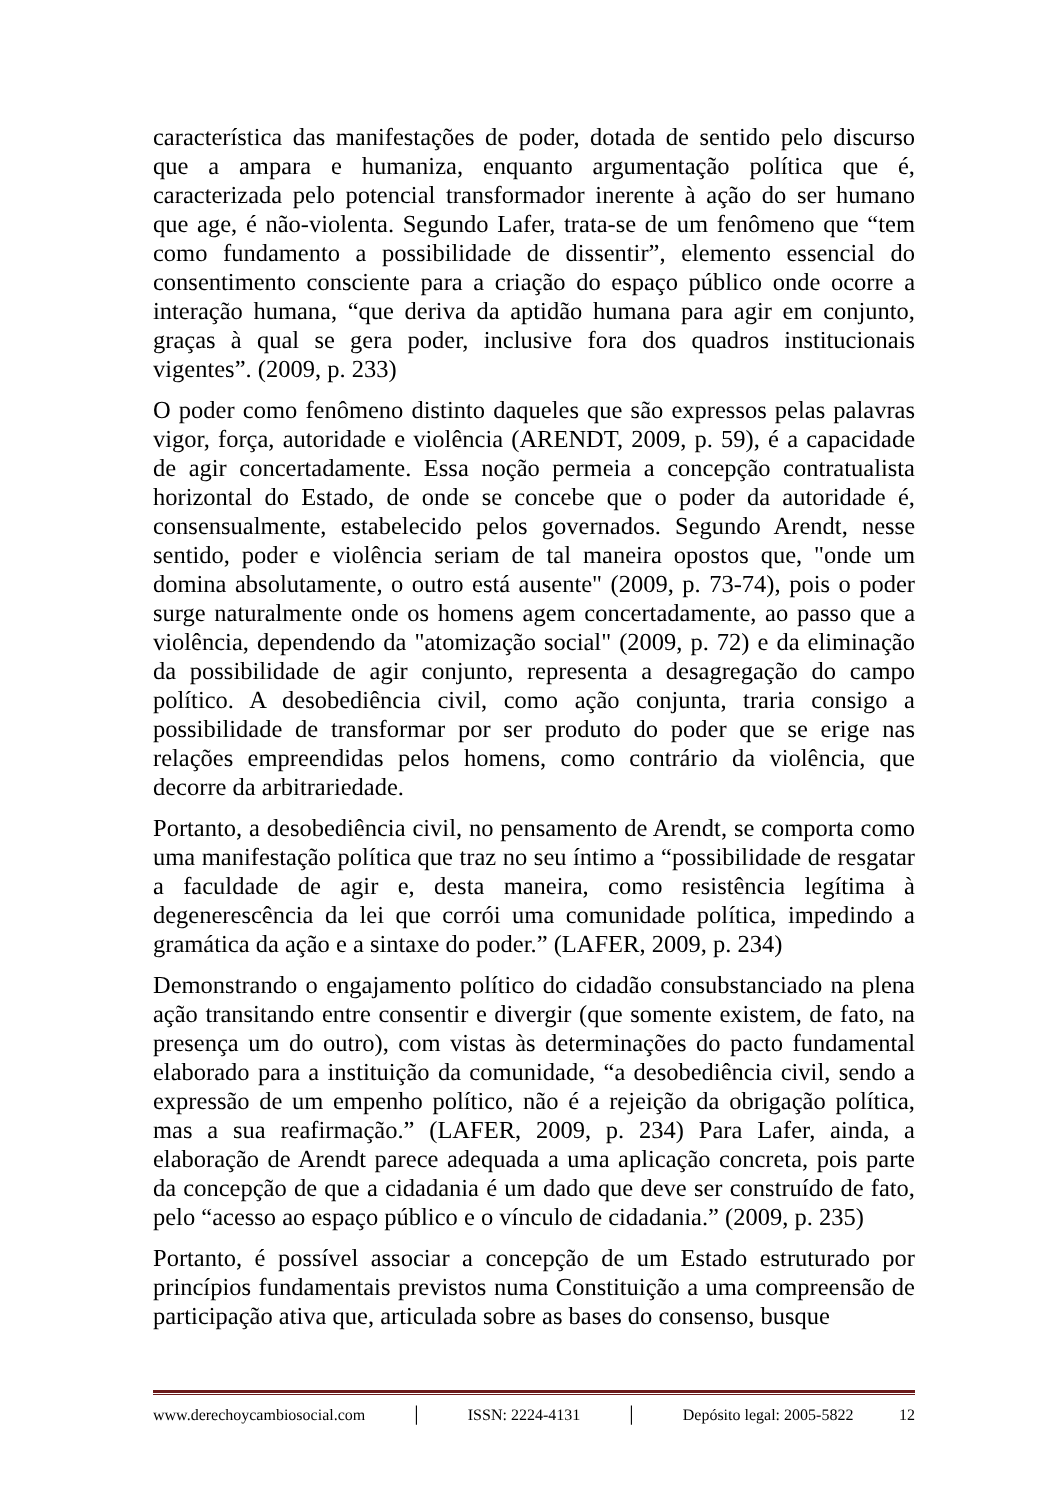característica das manifestações de poder, dotada de sentido pelo discurso que a ampara e humaniza, enquanto argumentação política que é, caracterizada pelo potencial transformador inerente à ação do ser humano que age, é não-violenta. Segundo Lafer, trata-se de um fenômeno que “tem como fundamento a possibilidade de dissentir”, elemento essencial do consentimento consciente para a criação do espaço público onde ocorre a interação humana, “que deriva da aptidão humana para agir em conjunto, graças à qual se gera poder, inclusive fora dos quadros institucionais vigentes”. (2009, p. 233)
O poder como fenômeno distinto daqueles que são expressos pelas palavras vigor, força, autoridade e violência (ARENDT, 2009, p. 59), é a capacidade de agir concertadamente. Essa noção permeia a concepção contratualista horizontal do Estado, de onde se concebe que o poder da autoridade é, consensualmente, estabelecido pelos governados. Segundo Arendt, nesse sentido, poder e violência seriam de tal maneira opostos que, "onde um domina absolutamente, o outro está ausente" (2009, p. 73-74), pois o poder surge naturalmente onde os homens agem concertadamente, ao passo que a violência, dependendo da "atomização social" (2009, p. 72) e da eliminação da possibilidade de agir conjunto, representa a desagregação do campo político. A desobediência civil, como ação conjunta, traria consigo a possibilidade de transformar por ser produto do poder que se erige nas relações empreendidas pelos homens, como contrário da violência, que decorre da arbitrariedade.
Portanto, a desobediência civil, no pensamento de Arendt, se comporta como uma manifestação política que traz no seu íntimo a “possibilidade de resgatar a faculdade de agir e, desta maneira, como resistência legítima à degenerescência da lei que corrói uma comunidade política, impedindo a gramática da ação e a sintaxe do poder.” (LAFER, 2009, p. 234)
Demonstrando o engajamento político do cidadão consubstanciado na plena ação transitando entre consentir e divergir (que somente existem, de fato, na presença um do outro), com vistas às determinações do pacto fundamental elaborado para a instituição da comunidade, “a desobediência civil, sendo a expressão de um empenho político, não é a rejeição da obrigação política, mas a sua reafirmação.” (LAFER, 2009, p. 234) Para Lafer, ainda, a elaboração de Arendt parece adequada a uma aplicação concreta, pois parte da concepção de que a cidadania é um dado que deve ser construído de fato, pelo “acesso ao espaço público e o vínculo de cidadania.” (2009, p. 235)
Portanto, é possível associar a concepção de um Estado estruturado por princípios fundamentais previstos numa Constituição a uma compreensão de participação ativa que, articulada sobre as bases do consenso, busque
www.derechoycambiosocial.com │ ISSN: 2224-4131 │ Depósito legal: 2005-5822 12